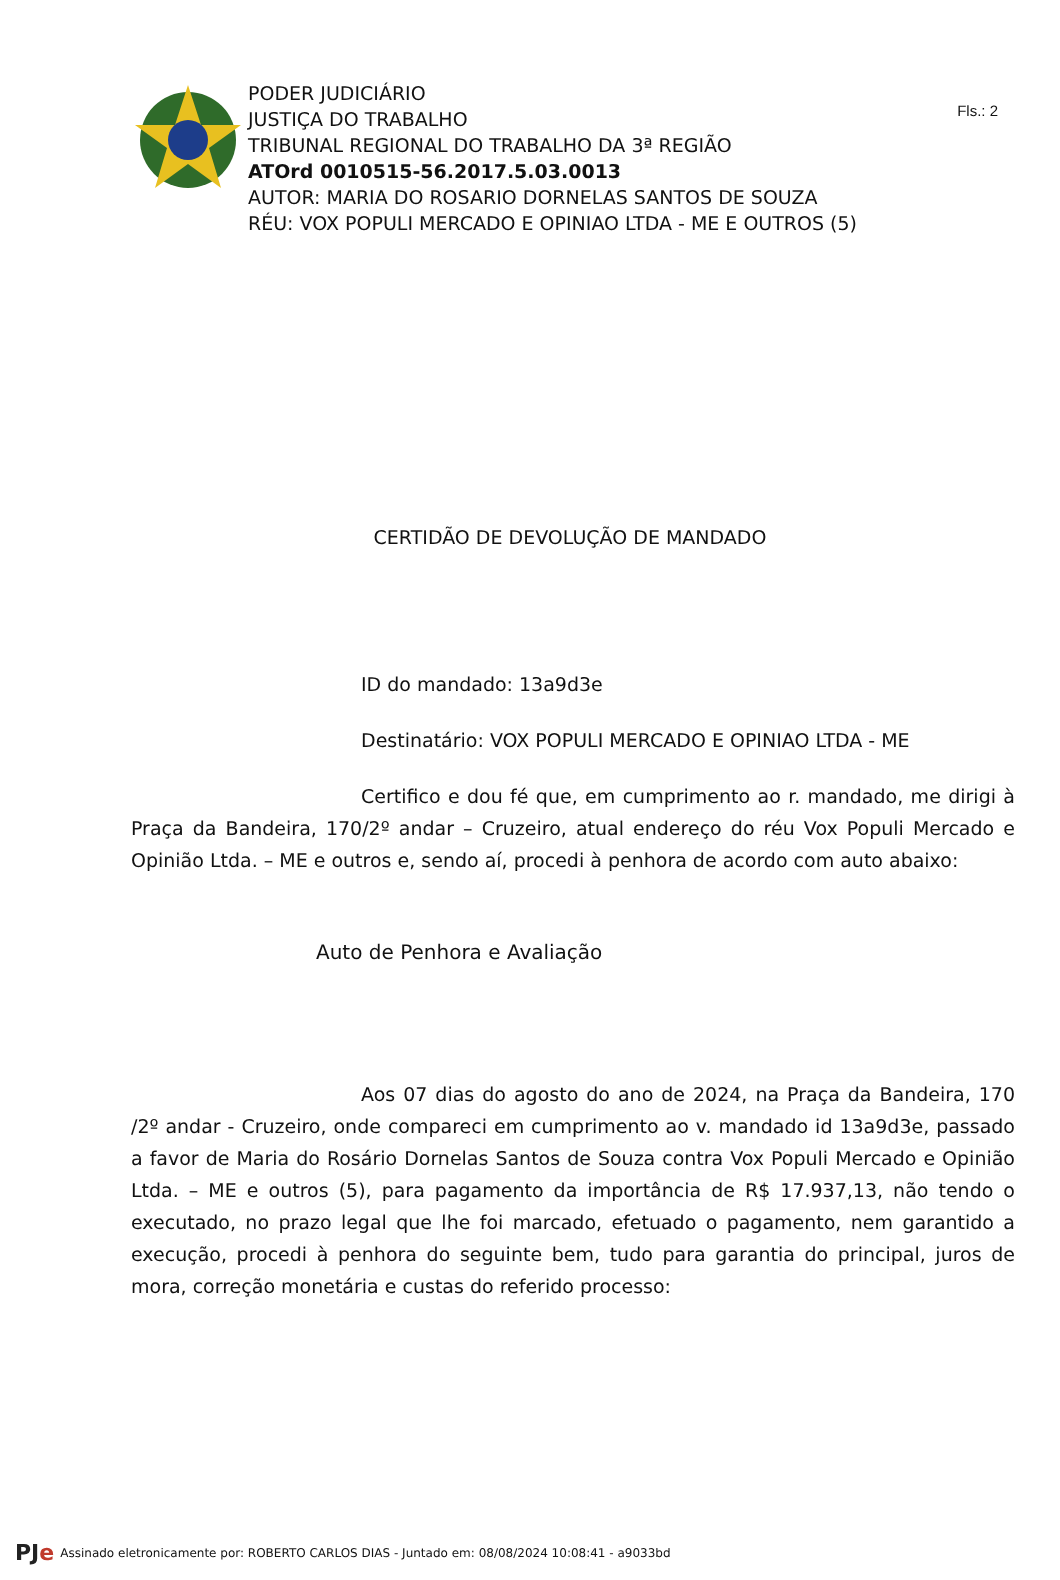Fls.: 2
PODER JUDICIÁRIO
JUSTIÇA DO TRABALHO
TRIBUNAL REGIONAL DO TRABALHO DA 3ª REGIÃO
ATOrd 0010515-56.2017.5.03.0013
AUTOR: MARIA DO ROSARIO DORNELAS SANTOS DE SOUZA
RÉU: VOX POPULI MERCADO E OPINIAO LTDA - ME E OUTROS (5)
CERTIDÃO DE DEVOLUÇÃO DE MANDADO
ID do mandado: 13a9d3e
Destinatário: VOX POPULI MERCADO E OPINIAO LTDA - ME
Certifico e dou fé que, em cumprimento ao r. mandado, me dirigi à Praça da Bandeira, 170/2º andar – Cruzeiro, atual endereço do réu Vox Populi Mercado e Opinião Ltda. – ME e outros e, sendo aí, procedi à penhora de acordo com auto abaixo:
Auto de Penhora e Avaliação
Aos 07 dias do agosto do ano de 2024, na Praça da Bandeira, 170 /2º andar - Cruzeiro, onde compareci em cumprimento ao v. mandado id 13a9d3e, passado a favor de Maria do Rosário Dornelas Santos de Souza contra Vox Populi Mercado e Opinião Ltda. – ME e outros (5), para pagamento da importância de R$ 17.937,13, não tendo o executado, no prazo legal que lhe foi marcado, efetuado o pagamento, nem garantido a execução, procedi à penhora do seguinte bem, tudo para garantia do principal, juros de mora, correção monetária e custas do referido processo:
PJe Assinado eletronicamente por: ROBERTO CARLOS DIAS - Juntado em: 08/08/2024 10:08:41 - a9033bd